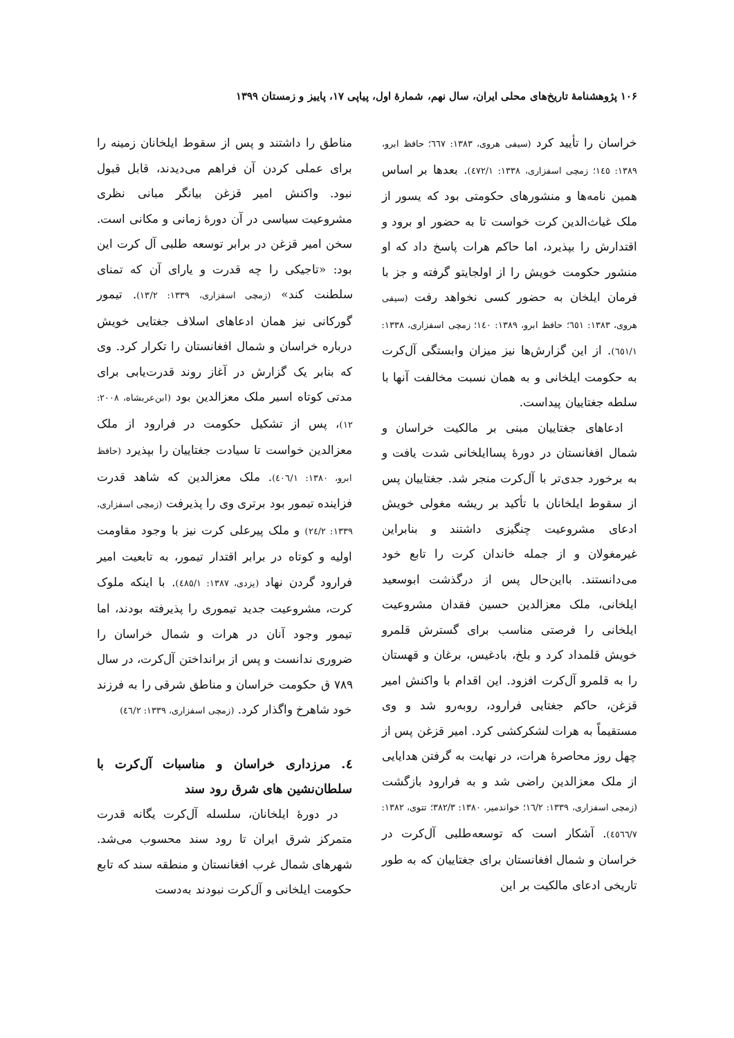۱۰۶ پژوهشنامهٔ تاریخ‌های محلی ایران، سال نهم، شمارهٔ اول، پیاپی ۱۷، پاییز و زمستان ۱۳۹۹
خراسان را تأیید کرد (سیفی هروی، ۱۳۸۳: ٦٦٧؛ حافظ ابرو، ۱۳۸۹: ١٤٥؛ زمچی اسفزاری، ۱۳۳۸: ٤٧٢/١). بعدها بر اساس همین نامه‌ها و منشورهای حکومتی بود که یسور از ملک غیاث‌الدین کرت خواست تا به حضور او برود و اقتدارش را بپذیرد، اما حاکم هرات پاسخ داد که او منشور حکومت خویش را از اولجایتو گرفته و جز با فرمان ایلخان به حضور کسی نخواهد رفت (سیفی هروی، ۱۳۸۳: ٦٥١؛ حافظ ابرو، ۱۳۸۹: ١٤٠؛ زمچی اسفزاری، ۱۳۳۸: ٦٥١/١). از این گزارش‌ها نیز میزان وابستگی آل‌کرت به حکومت ایلخانی و به همان نسبت مخالفت آنها با سلطه جغتاییان پیداست.
ادعاهای جغتاییان مبنی بر مالکیت خراسان و شمال افغانستان در دورهٔ پساایلخانی شدت یافت و به برخورد جدی‌تر با آل‌کرت منجر شد. جغتاییان پس از سقوط ایلخانان با تأکید بر ریشه مغولی خویش ادعای مشروعیت چنگیزی داشتند و بنابراین غیرمغولان و از جمله خاندان کرت را تابع خود می‌دانستند. بااین‌حال پس از درگذشت ابوسعید ایلخانی، ملک معزالدین حسین فقدان مشروعیت ایلخانی را فرصتی مناسب برای گسترش قلمرو خویش قلمداد کرد و بلخ، بادغیس، برغان و قهستان را به قلمرو آل‌کرت افزود. این اقدام با واکنش امیر قزغن، حاکم جغتایی فرارود، روبه‌رو شد و وی مستقیماً به هرات لشکرکشی کرد. امیر قزغن پس از چهل روز محاصرهٔ هرات، در نهایت به گرفتن هدایایی از ملک معزالدین راضی شد و به فرارود بازگشت (زمچی اسفزاری، ۱۳۳۹: ١٦/٢؛ خواندمیر، ۱۳۸۰: ٣٨٢/٣؛ تتوی، ۱۳۸۲: ٤٥٦٦/٧). آشکار است که توسعه‌طلبی آل‌کرت در خراسان و شمال افغانستان برای جغتاییان که به طور تاریخی ادعای مالکیت بر این
مناطق را داشتند و پس از سقوط ایلخانان زمینه را برای عملی کردن آن فراهم می‌دیدند، قابل قبول نبود. واکنش امیر قزغن بیانگر مبانی نظری مشروعیت سیاسی در آن دورهٔ زمانی و مکانی است. سخن امیر قزغن در برابر توسعه طلبی آل کرت این بود: «تاجیکی را چه قدرت و یارای آن که تمنای سلطنت کند» (زمچی اسفزاری، ۱۳۳۹: ١٣/٢). تیمور گورکانی نیز همان ادعاهای اسلاف جغتایی خویش درباره خراسان و شمال افغانستان را تکرار کرد. وی که بنابر یک گزارش در آغاز روند قدرت‌یابی برای مدتی کوتاه اسیر ملک معزالدین بود (ابن‌عربشاه، ۲۰۰۸: ۱۲)، پس از تشکیل حکومت در فرارود از ملک معزالدین خواست تا سیادت جغتاییان را بپذیرد (حافظ ابرو، ۱۳۸۰: ٤٠٦/١). ملک معزالدین که شاهد قدرت فزاینده تیمور بود برتری وی را پذیرفت (زمچی اسفزاری، ۱۳۳۹: ٢٤/٢) و ملک پیرعلی کرت نیز با وجود مقاومت اولیه و کوتاه در برابر اقتدار تیمور، به تابعیت امیر فرارود گردن نهاد (یزدی، ۱۳۸۷: ٤٨٥/١). با اینکه ملوک کرت، مشروعیت جدید تیموری را پذیرفته بودند، اما تیمور وجود آنان در هرات و شمال خراسان را ضروری ندانست و پس از برانداختن آل‌کرت، در سال ۷۸۹ ق حکومت خراسان و مناطق شرقی را به فرزند خود شاهرخ واگذار کرد. (زمچی اسفزاری، ۱۳۳۹: ٤٦/٢)
٤. مرزداری خراسان و مناسبات آل‌کرت با سلطان‌نشین های شرق رود سند
در دورهٔ ایلخانان، سلسله آل‌کرت یگانه قدرت متمرکز شرق ایران تا رود سند محسوب می‌شد. شهرهای شمال غرب افغانستان و منطقه سند که تابع حکومت ایلخانی و آل‌کرت نبودند به‌دست